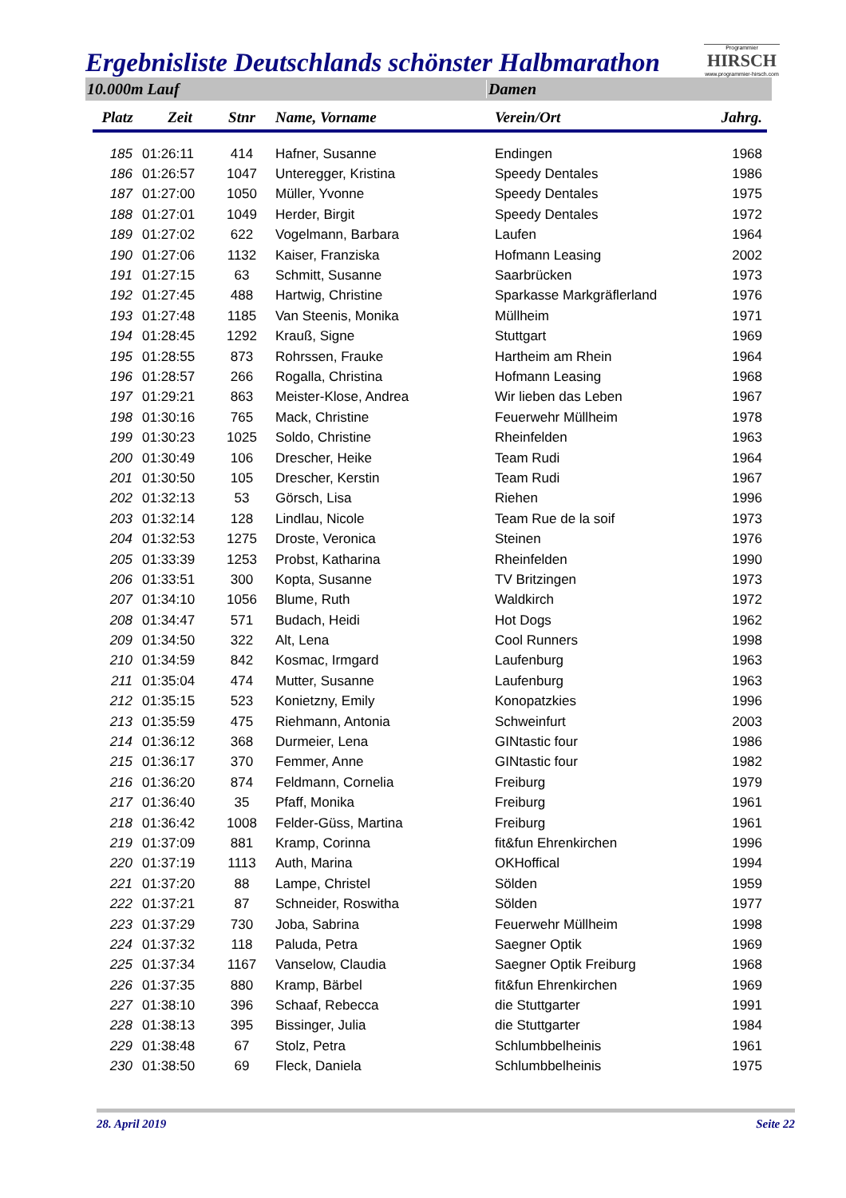Ergebnisliste Deutschlands schönster Halbmarathon
Programmier
HIRSCH
www.programmier-hirsch.com
10.000m Lauf Damen
| Platz | Zeit | Stnr | Name, Vorname | Verein/Ort | Jahrg. |
| --- | --- | --- | --- | --- | --- |
| 185 | 01:26:11 | 414 | Hafner, Susanne | Endingen | 1968 |
| 186 | 01:26:57 | 1047 | Unteregger, Kristina | Speedy Dentales | 1986 |
| 187 | 01:27:00 | 1050 | Müller, Yvonne | Speedy Dentales | 1975 |
| 188 | 01:27:01 | 1049 | Herder, Birgit | Speedy Dentales | 1972 |
| 189 | 01:27:02 | 622 | Vogelmann, Barbara | Laufen | 1964 |
| 190 | 01:27:06 | 1132 | Kaiser, Franziska | Hofmann Leasing | 2002 |
| 191 | 01:27:15 | 63 | Schmitt, Susanne | Saarbrücken | 1973 |
| 192 | 01:27:45 | 488 | Hartwig, Christine | Sparkasse Markgräflerland | 1976 |
| 193 | 01:27:48 | 1185 | Van Steenis, Monika | Müllheim | 1971 |
| 194 | 01:28:45 | 1292 | Krauß, Signe | Stuttgart | 1969 |
| 195 | 01:28:55 | 873 | Rohrssen, Frauke | Hartheim am Rhein | 1964 |
| 196 | 01:28:57 | 266 | Rogalla, Christina | Hofmann Leasing | 1968 |
| 197 | 01:29:21 | 863 | Meister-Klose, Andrea | Wir lieben das Leben | 1967 |
| 198 | 01:30:16 | 765 | Mack, Christine | Feuerwehr Müllheim | 1978 |
| 199 | 01:30:23 | 1025 | Soldo, Christine | Rheinfelden | 1963 |
| 200 | 01:30:49 | 106 | Drescher, Heike | Team Rudi | 1964 |
| 201 | 01:30:50 | 105 | Drescher, Kerstin | Team Rudi | 1967 |
| 202 | 01:32:13 | 53 | Görsch, Lisa | Riehen | 1996 |
| 203 | 01:32:14 | 128 | Lindlau, Nicole | Team Rue de la soif | 1973 |
| 204 | 01:32:53 | 1275 | Droste, Veronica | Steinen | 1976 |
| 205 | 01:33:39 | 1253 | Probst, Katharina | Rheinfelden | 1990 |
| 206 | 01:33:51 | 300 | Kopta, Susanne | TV Britzingen | 1973 |
| 207 | 01:34:10 | 1056 | Blume, Ruth | Waldkirch | 1972 |
| 208 | 01:34:47 | 571 | Budach, Heidi | Hot Dogs | 1962 |
| 209 | 01:34:50 | 322 | Alt, Lena | Cool Runners | 1998 |
| 210 | 01:34:59 | 842 | Kosmac, Irmgard | Laufenburg | 1963 |
| 211 | 01:35:04 | 474 | Mutter, Susanne | Laufenburg | 1963 |
| 212 | 01:35:15 | 523 | Konietzny, Emily | Konopatzkies | 1996 |
| 213 | 01:35:59 | 475 | Riehmann, Antonia | Schweinfurt | 2003 |
| 214 | 01:36:12 | 368 | Durmeier, Lena | GINtastic four | 1986 |
| 215 | 01:36:17 | 370 | Femmer, Anne | GINtastic four | 1982 |
| 216 | 01:36:20 | 874 | Feldmann, Cornelia | Freiburg | 1979 |
| 217 | 01:36:40 | 35 | Pfaff, Monika | Freiburg | 1961 |
| 218 | 01:36:42 | 1008 | Felder-Güss, Martina | Freiburg | 1961 |
| 219 | 01:37:09 | 881 | Kramp, Corinna | fit&fun Ehrenkirchen | 1996 |
| 220 | 01:37:19 | 1113 | Auth, Marina | OKHoffical | 1994 |
| 221 | 01:37:20 | 88 | Lampe, Christel | Sölden | 1959 |
| 222 | 01:37:21 | 87 | Schneider, Roswitha | Sölden | 1977 |
| 223 | 01:37:29 | 730 | Joba, Sabrina | Feuerwehr Müllheim | 1998 |
| 224 | 01:37:32 | 118 | Paluda, Petra | Saegner Optik | 1969 |
| 225 | 01:37:34 | 1167 | Vanselow, Claudia | Saegner Optik Freiburg | 1968 |
| 226 | 01:37:35 | 880 | Kramp, Bärbel | fit&fun Ehrenkirchen | 1969 |
| 227 | 01:38:10 | 396 | Schaaf, Rebecca | die Stuttgarter | 1991 |
| 228 | 01:38:13 | 395 | Bissinger, Julia | die Stuttgarter | 1984 |
| 229 | 01:38:48 | 67 | Stolz, Petra | Schlumbbelheinis | 1961 |
| 230 | 01:38:50 | 69 | Fleck, Daniela | Schlumbbelheinis | 1975 |
28. April 2019 Seite 22